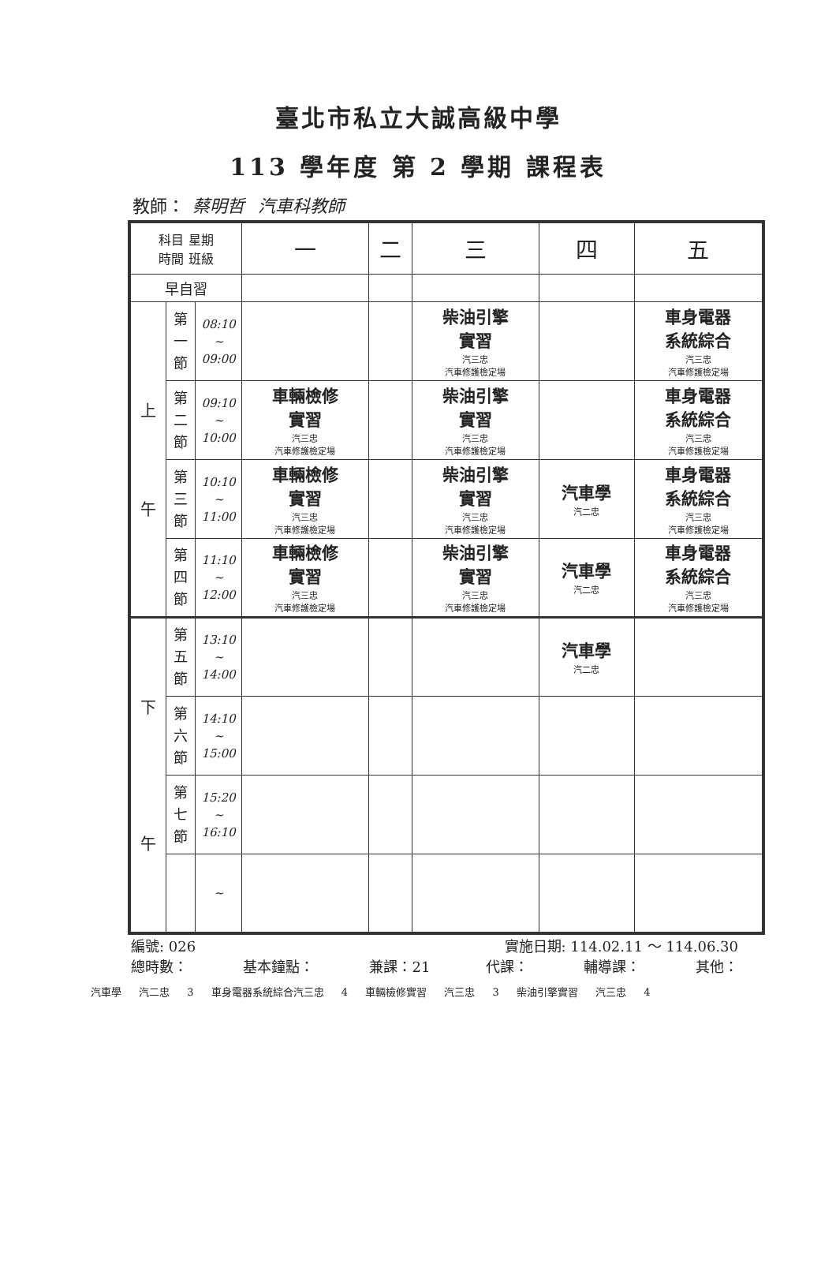臺北市私立大誠高級中學
113 學年度 第 2 學期 課程表
教師： 蔡明哲 汽車科教師
| 科目 星期 時間 班級 | | | 一 | 二 | 三 | 四 | 五 |
| --- | --- | --- | --- | --- | --- | --- | --- |
| 早自習 | | | | | | | |
| 上 午 | 第 一 節 | 08:10 ~ 09:00 | | | 柴油引擎 實習 汽三忠 汽車修護檢定場 | | 車身電器 系統綜合 汽三忠 汽車修護檢定場 |
| | 第 二 節 | 09:10 ~ 10:00 | 車輛檢修 實習 汽三忠 汽車修護檢定場 | | 柴油引擎 實習 汽三忠 汽車修護檢定場 | | 車身電器 系統綜合 汽三忠 汽車修護檢定場 |
| | 第 三 節 | 10:10 ~ 11:00 | 車輛檢修 實習 汽三忠 汽車修護檢定場 | | 柴油引擎 實習 汽三忠 汽車修護檢定場 | 汽車學 汽二忠 | 車身電器 系統綜合 汽三忠 汽車修護檢定場 |
| | 第 四 節 | 11:10 ~ 12:00 | 車輛檢修 實習 汽三忠 汽車修護檢定場 | | 柴油引擎 實習 汽三忠 汽車修護檢定場 | 汽車學 汽二忠 | 車身電器 系統綜合 汽三忠 汽車修護檢定場 |
| 下 午 | 第 五 節 | 13:10 ~ 14:00 | | | | 汽車學 汽二忠 | |
| | 第 六 節 | 14:10 ~ 15:00 | | | | | |
| | 第 七 節 | 15:20 ~ 16:10 | | | | | |
| | | ~ | | | | | |
編號: 026 實施日期: 114.02.11 ～ 114.06.30
總時數： 基本鐘點： 兼課：21 代課： 輔導課： 其他：
汽車學 汽二忠 3 車身電器系統綜合汽三忠 4 車輛檢修實習 汽三忠 3 柴油引擎實習 汽三忠 4